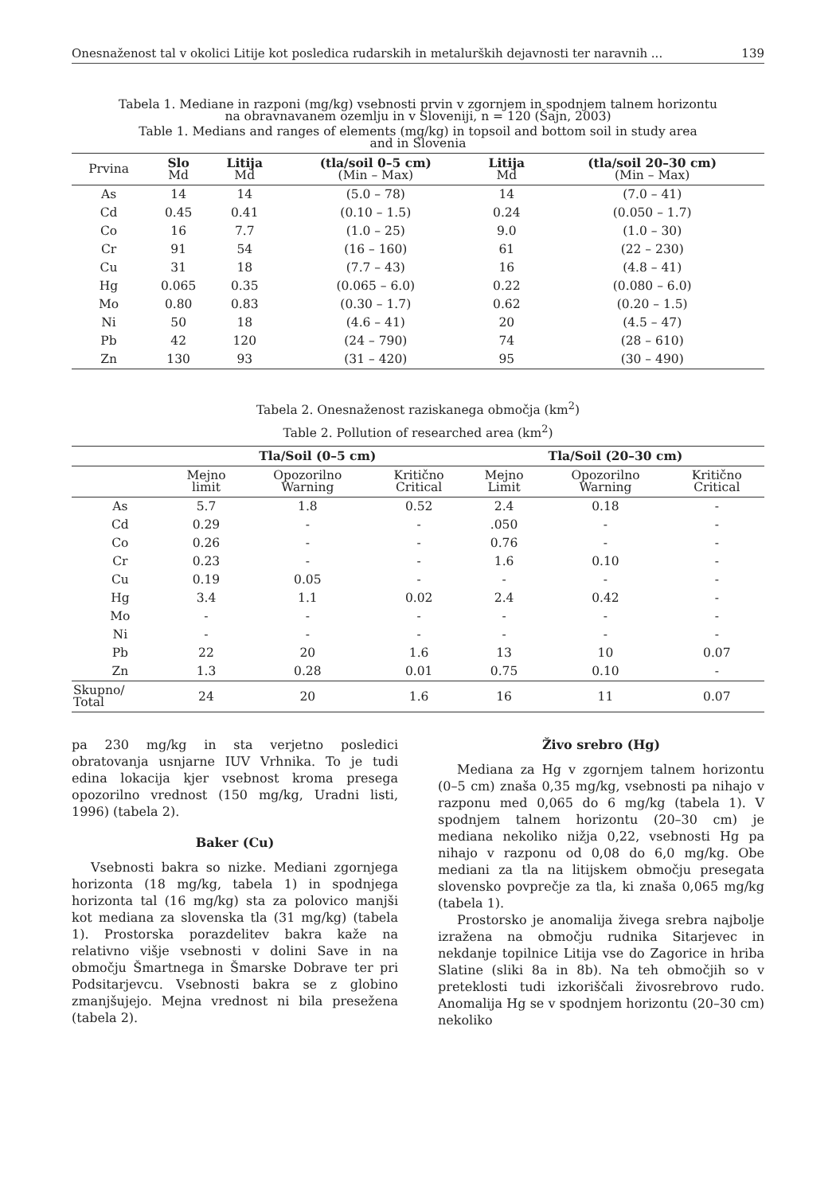Onesnaženost tal v okolici Litije kot posledica rudarskih in metalurških dejavnosti ter naravnih ... 139
Tabela 1. Mediane in razponi (mg/kg) vsebnosti prvin v zgornjem in spodnjem talnem horizontu
na obravnavanem ozemlju in v Sloveniji, n = 120 (Šajn, 2003)
Table 1. Medians and ranges of elements (mg/kg) in topsoil and bottom soil in study area
and in Slovenia
| Prvina | Slo Md | Litija Md | (tla/soil 0–5 cm) (Min – Max) | Litija Md | (tla/soil 20–30 cm) (Min – Max) |
| --- | --- | --- | --- | --- | --- |
| As | 14 | 14 | (5.0 – 78) | 14 | (7.0 – 41) |
| Cd | 0.45 | 0.41 | (0.10 – 1.5) | 0.24 | (0.050 – 1.7) |
| Co | 16 | 7.7 | (1.0 – 25) | 9.0 | (1.0 – 30) |
| Cr | 91 | 54 | (16 – 160) | 61 | (22 – 230) |
| Cu | 31 | 18 | (7.7 – 43) | 16 | (4.8 – 41) |
| Hg | 0.065 | 0.35 | (0.065 – 6.0) | 0.22 | (0.080 – 6.0) |
| Mo | 0.80 | 0.83 | (0.30 – 1.7) | 0.62 | (0.20 – 1.5) |
| Ni | 50 | 18 | (4.6 – 41) | 20 | (4.5 – 47) |
| Pb | 42 | 120 | (24 – 790) | 74 | (28 – 610) |
| Zn | 130 | 93 | (31 – 420) | 95 | (30 – 490) |
Tabela 2. Onesnaženost raziskanega območja (km<sup>2</sup>)
Table 2. Pollution of researched area (km<sup>2</sup>)
| | Tla/Soil (0–5 cm) | | | Tla/Soil (20–30 cm) | | |
| --- | --- | --- | --- | --- | --- | --- |
| | Mejno limit | Opozorilno Warning | Kritično Critical | Mejno Limit | Opozorilno Warning | Kritično Critical |
| As | 5.7 | 1.8 | 0.52 | 2.4 | 0.18 | - |
| Cd | 0.29 | - | - | .050 | - | - |
| Co | 0.26 | - | - | 0.76 | - | - |
| Cr | 0.23 | - | - | 1.6 | 0.10 | - |
| Cu | 0.19 | 0.05 | - | - | - | - |
| Hg | 3.4 | 1.1 | 0.02 | 2.4 | 0.42 | - |
| Mo | - | - | - | - | - | - |
| Ni | - | - | - | - | - | - |
| Pb | 22 | 20 | 1.6 | 13 | 10 | 0.07 |
| Zn | 1.3 | 0.28 | 0.01 | 0.75 | 0.10 | - |
| Skupno/ Total | 24 | 20 | 1.6 | 16 | 11 | 0.07 |
pa 230 mg/kg in sta verjetno posledici obratovanja usnjarne IUV Vrhnika. To je tudi edina lokacija kjer vsebnost kroma presega opozorilno vrednost (150 mg/kg, Uradni listi, 1996) (tabela 2).
Baker (Cu)
Vsebnosti bakra so nizke. Mediani zgornjega horizonta (18 mg/kg, tabela 1) in spodnjega horizonta tal (16 mg/kg) sta za polovico manjši kot mediana za slovenska tla (31 mg/kg) (tabela 1). Prostorska porazdelitev bakra kaže na relativno višje vsebnosti v dolini Save in na območju Šmartnega in Šmarske Dobrave ter pri Podsitarjevcu. Vsebnosti bakra se z globino zmanjšujejo. Mejna vrednost ni bila presežena (tabela 2).
Živo srebro (Hg)
Mediana za Hg v zgornjem talnem horizontu (0–5 cm) znaša 0,35 mg/kg, vsebnosti pa nihajo v razponu med 0,065 do 6 mg/kg (tabela 1). V spodnjem talnem horizontu (20–30 cm) je mediana nekoliko nižja 0,22, vsebnosti Hg pa nihajo v razponu od 0,08 do 6,0 mg/kg. Obe mediani za tla na litijskem območju presegata slovensko povprečje za tla, ki znaša 0,065 mg/kg (tabela 1).
Prostorsko je anomalija živega srebra najbolje izražena na območju rudnika Sitarjevec in nekdanje topilnice Litija vse do Zagorice in hriba Slatine (sliki 8a in 8b). Na teh območjih so v preteklosti tudi izkoriščali živosrebrovo rudo. Anomalija Hg se v spodnjem horizontu (20–30 cm) nekoliko